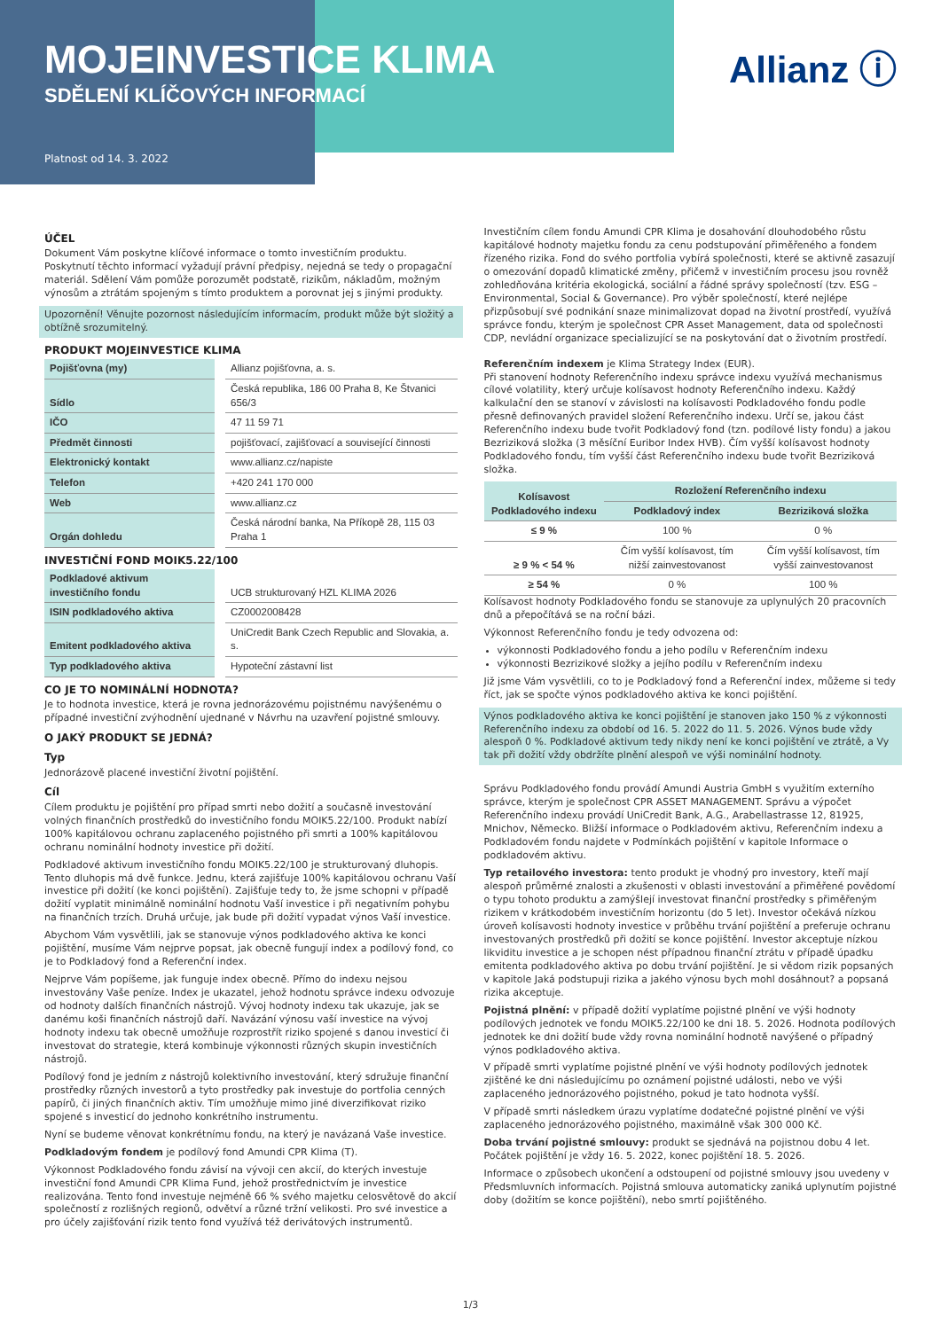MOJEINVESTICE KLIMA
SDĚLENÍ KLÍČOVÝCH INFORMACÍ
Platnost od 14. 3. 2022
Allianz ⓘ
ÚČEL
Dokument Vám poskytne klíčové informace o tomto investičním produktu. Poskytnutí těchto informací vyžadují právní předpisy, nejedná se tedy o propagační materiál. Sdělení Vám pomůže porozumět podstatě, rizikům, nákladům, možným výnosům a ztrátám spojeným s tímto produktem a porovnat jej s jinými produkty.
Upozornění! Věnujte pozornost následujícím informacím, produkt může být složitý a obtížně srozumitelný.
PRODUKT MOJEINVESTICE KLIMA
| Pojišťovna (my) | Allianz pojišťovna, a. s. |
| Sídlo | Česká republika, 186 00 Praha 8, Ke Štvanici 656/3 |
| IČO | 47 11 59 71 |
| Předmět činnosti | pojišťovací, zajišťovací a související činnosti |
| Elektronický kontakt | www.allianz.cz/napiste |
| Telefon | +420 241 170 000 |
| Web | www.allianz.cz |
| Orgán dohledu | Česká národní banka, Na Příkopě 28, 115 03 Praha 1 |
INVESTIČNÍ FOND MOIK5.22/100
| Podkladové aktivum investičního fondu | UCB strukturovaný HZL KLIMA 2026 |
| ISIN podkladového aktiva | CZ0002008428 |
| Emitent podkladového aktiva | UniCredit Bank Czech Republic and Slovakia, a. s. |
| Typ podkladového aktiva | Hypoteční zástavní list |
CO JE TO NOMINÁLNÍ HODNOTA?
Je to hodnota investice, která je rovna jednorázovému pojistnému navýšenému o případné investiční zvýhodnění ujednané v Návrhu na uzavření pojistné smlouvy.
O JAKÝ PRODUKT SE JEDNÁ?
Typ
Jednorázově placené investiční životní pojištění.
Cíl
Cílem produktu je pojištění pro případ smrti nebo dožití a současně investování volných finančních prostředků do investičního fondu MOIK5.22/100. Produkt nabízí 100% kapitálovou ochranu zaplaceného pojistného při smrti a 100% kapitálovou ochranu nominální hodnoty investice při dožití.
Podkladové aktivum investičního fondu MOIK5.22/100 je strukturovaný dluhopis. Tento dluhopis má dvě funkce. Jednu, která zajišťuje 100% kapitálovou ochranu Vaší investice při dožití (ke konci pojištění). Zajišťuje tedy to, že jsme schopni v případě dožití vyplatit minimálně nominální hodnotu Vaší investice i při negativním pohybu na finančních trzích. Druhá určuje, jak bude při dožití vypadat výnos Vaší investice.
Abychom Vám vysvětlili, jak se stanovuje výnos podkladového aktiva ke konci pojištění, musíme Vám nejprve popsat, jak obecně fungují index a podílový fond, co je to Podkladový fond a Referenční index.
Nejprve Vám popíšeme, jak funguje index obecně. Přímo do indexu nejsou investovány Vaše peníze. Index je ukazatel, jehož hodnotu správce indexu odvozuje od hodnoty dalších finančních nástrojů. Vývoj hodnoty indexu tak ukazuje, jak se danému koši finančních nástrojů daří. Navázání výnosu vaší investice na vývoj hodnoty indexu tak obecně umožňuje rozprostřít riziko spojené s danou investicí či investovat do strategie, která kombinuje výkonnosti různých skupin investičních nástrojů.
Podílový fond je jedním z nástrojů kolektivního investování, který sdružuje finanční prostředky různých investorů a tyto prostředky pak investuje do portfolia cenných papírů, či jiných finančních aktiv. Tím umožňuje mimo jiné diverzifikovat riziko spojené s investicí do jednoho konkrétního instrumentu.
Nyní se budeme věnovat konkrétnímu fondu, na který je navázaná Vaše investice.
Podkladovým fondem je podílový fond Amundi CPR Klima (T).
Výkonnost Podkladového fondu závisí na vývoji cen akcií, do kterých investuje investiční fond Amundi CPR Klima Fund, jehož prostřednictvím je investice realizována. Tento fond investuje nejméně 66 % svého majetku celosvětově do akcií společností z rozlišných regionů, odvětví a různé tržní velikosti. Pro své investice a pro účely zajišťování rizik tento fond využívá též derivátových instrumentů.
Investičním cílem fondu Amundi CPR Klima je dosahování dlouhodobého růstu kapitálové hodnoty majetku fondu za cenu podstupování přiměřeného a fondem řízeného rizika. Fond do svého portfolia vybírá společnosti, které se aktivně zasazují o omezování dopadů klimatické změny, přičemž v investičním procesu jsou rovněž zohledňována kritéria ekologická, sociální a řádné správy společností (tzv. ESG – Environmental, Social & Governance). Pro výběr společností, které nejlépe přizpůsobují své podnikání snaze minimalizovat dopad na životní prostředí, využívá správce fondu, kterým je společnost CPR Asset Management, data od společnosti CDP, nevládní organizace specializující se na poskytování dat o životním prostředí.
Referenčním indexem je Klima Strategy Index (EUR).
Při stanovení hodnoty Referenčního indexu správce indexu využívá mechanismus cílové volatility, který určuje kolísavost hodnoty Referenčního indexu. Každý kalkulační den se stanoví v závislosti na kolísavosti Podkladového fondu podle přesně definovaných pravidel složení Referenčního indexu. Určí se, jakou část Referenčního indexu bude tvořit Podkladový fond (tzn. podílové listy fondu) a jakou Bezriziková složka (3 měsíční Euribor Index HVB). Čím vyšší kolísavost hodnoty Podkladového fondu, tím vyšší část Referenčního indexu bude tvořit Bezriziková složka.
| Kolísavost Podkladového indexu | Rozložení Referenčního indexu | |
| --- | --- | --- |
| | Podkladový index | Bezriziková složka |
| ≤ 9 % | 100 % | 0 % |
| ≥ 9 % < 54 % | Čím vyšší kolísavost, tím nižší zainvestovanost | Čím vyšší kolísavost, tím vyšší zainvestovanost |
| ≥ 54 % | 0 % | 100 % |
Kolísavost hodnoty Podkladového fondu se stanovuje za uplynulých 20 pracovních dnů a přepočítává se na roční bázi.
Výkonnost Referenčního fondu je tedy odvozena od:
výkonnosti Podkladového fondu a jeho podílu v Referenčním indexu
výkonnosti Bezrizikové složky a jejího podílu v Referenčním indexu
Již jsme Vám vysvětlili, co to je Podkladový fond a Referenční index, můžeme si tedy říct, jak se spočte výnos podkladového aktiva ke konci pojištění.
Výnos podkladového aktiva ke konci pojištění je stanoven jako 150 % z výkonnosti Referenčního indexu za období od 16. 5. 2022 do 11. 5. 2026. Výnos bude vždy alespoň 0 %. Podkladové aktivum tedy nikdy není ke konci pojištění ve ztrátě, a Vy tak při dožití vždy obdržíte plnění alespoň ve výši nominální hodnoty.
Správu Podkladového fondu provádí Amundi Austria GmbH s využitím externího správce, kterým je společnost CPR ASSET MANAGEMENT. Správu a výpočet Referenčního indexu provádí UniCredit Bank, A.G., Arabellastrasse 12, 81925, Mnichov, Německo. Bližší informace o Podkladovém aktivu, Referenčním indexu a Podkladovém fondu najdete v Podmínkách pojištění v kapitole Informace o podkladovém aktivu.
Typ retailového investora: tento produkt je vhodný pro investory, kteří mají alespoň průměrné znalosti a zkušenosti v oblasti investování a přiměřené povědomí o typu tohoto produktu a zamýšlejí investovat finanční prostředky s přiměřeným rizikem v krátkodobém investičním horizontu (do 5 let). Investor očekává nízkou úroveň kolísavosti hodnoty investice v průběhu trvání pojištění a preferuje ochranu investovaných prostředků při dožití se konce pojištění. Investor akceptuje nízkou likviditu investice a je schopen nést případnou finanční ztrátu v případě úpadku emitenta podkladového aktiva po dobu trvání pojištění. Je si vědom rizik popsaných v kapitole Jaká podstupuji rizika a jakého výnosu bych mohl dosáhnout? a popsaná rizika akceptuje.
Pojistná plnění: v případě dožití vyplatíme pojistné plnění ve výši hodnoty podílových jednotek ve fondu MOIK5.22/100 ke dni 18. 5. 2026. Hodnota podílových jednotek ke dni dožití bude vždy rovna nominální hodnotě navýšené o případný výnos podkladového aktiva.
V případě smrti vyplatíme pojistné plnění ve výši hodnoty podílových jednotek zjištěné ke dni následujícímu po oznámení pojistné události, nebo ve výši zaplaceného jednorázového pojistného, pokud je tato hodnota vyšší.
V případě smrti následkem úrazu vyplatíme dodatečné pojistné plnění ve výši zaplaceného jednorázového pojistného, maximálně však 300 000 Kč.
Doba trvání pojistné smlouvy: produkt se sjednává na pojistnou dobu 4 let. Počátek pojištění je vždy 16. 5. 2022, konec pojištění 18. 5. 2026.
Informace o způsobech ukončení a odstoupení od pojistné smlouvy jsou uvedeny v Předsmluvních informacích. Pojistná smlouva automaticky zaniká uplynutím pojistné doby (dožitím se konce pojištění), nebo smrtí pojištěného.
1/3